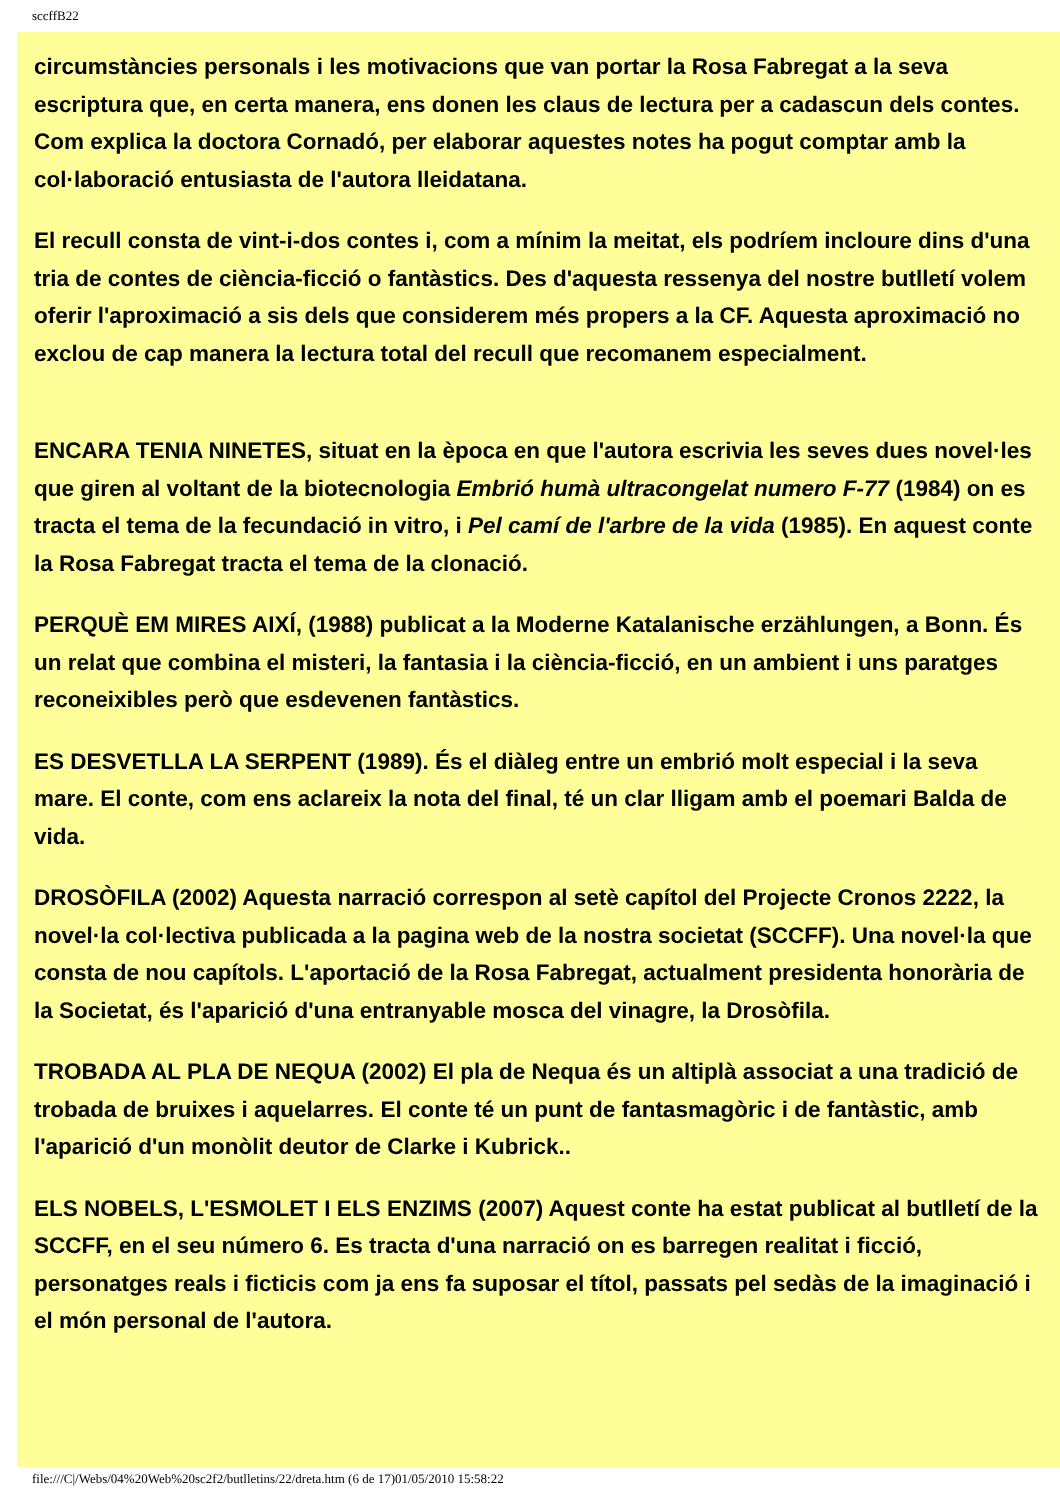sccffB22
circumstàncies personals i les motivacions que van portar la Rosa Fabregat a la seva escriptura que, en certa manera, ens donen les claus de lectura per a cadascun dels contes. Com explica la doctora Cornadó, per elaborar aquestes notes ha pogut comptar amb la col·laboració entusiasta de l'autora lleidatana.
El recull consta de vint-i-dos contes i, com a mínim la meitat, els podríem incloure dins d'una tria de contes de ciència-ficció o fantàstics. Des d'aquesta ressenya del nostre butlletí volem oferir l'aproximació a sis dels que considerem més propers a la CF. Aquesta aproximació no exclou de cap manera la lectura total del recull que recomanem especialment.
ENCARA TENIA NINETES, situat en la època en que l'autora escrivia les seves dues novel·les que giren al voltant de la biotecnologia Embrió humà ultracongelat numero F-77 (1984) on es tracta el tema de la fecundació in vitro, i Pel camí de l'arbre de la vida (1985). En aquest conte la Rosa Fabregat tracta el tema de la clonació.
PERQUÈ EM MIRES AIXÍ, (1988) publicat a la Moderne Katalanische erzählungen, a Bonn. És un relat que combina el misteri, la fantasia i la ciència-ficció, en un ambient i uns paratges reconeixibles però que esdevenen fantàstics.
ES DESVETLLA LA SERPENT (1989). És el diàleg entre un embrió molt especial i la seva mare. El conte, com ens aclareix la nota del final, té un clar lligam amb el poemari Balda de vida.
DROSÒFILA (2002) Aquesta narració correspon al setè capítol del Projecte Cronos 2222, la novel·la col·lectiva publicada a la pagina web de la nostra societat (SCCFF). Una novel·la que consta de nou capítols. L'aportació de la Rosa Fabregat, actualment presidenta honorària de la Societat, és l'aparició d'una entranyable mosca del vinagre, la Drosòfila.
TROBADA AL PLA DE NEQUA (2002) El pla de Nequa és un altiplà associat a una tradició de trobada de bruixes i aquelarres. El conte té un punt de fantasmagòric i de fantàstic, amb l'aparició d'un monòlit deutor de Clarke i Kubrick..
ELS NOBELS, L'ESMOLET I ELS ENZIMS (2007) Aquest conte ha estat publicat al butlletí de la SCCFF, en el seu número 6. Es tracta d'una narració on es barregen realitat i ficció, personatges reals i ficticis com ja ens fa suposar el títol, passats pel sedàs de la imaginació i el món personal de l'autora.
file:///C|/Webs/04%20Web%20sc2f2/butlletins/22/dreta.htm (6 de 17)01/05/2010 15:58:22